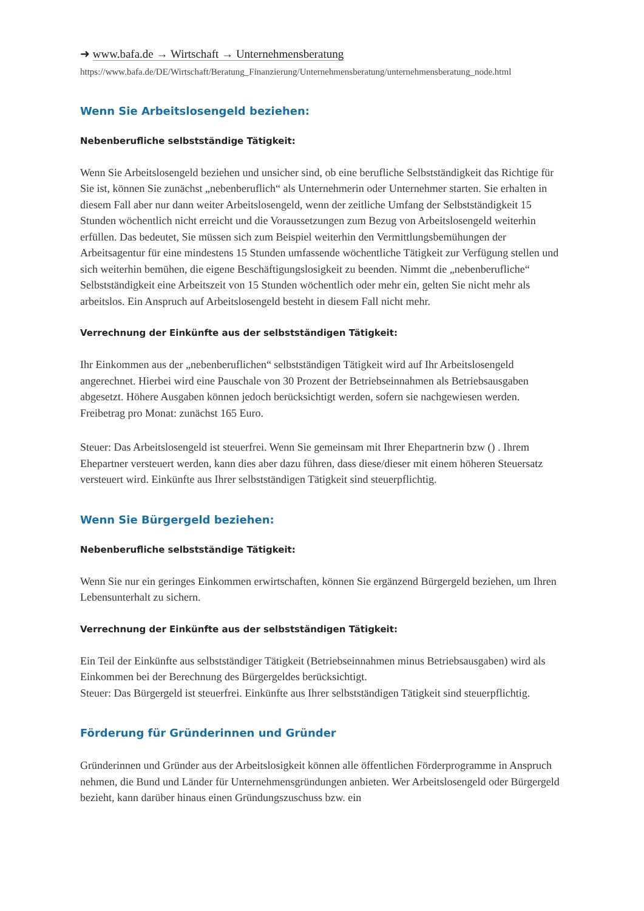➜ www.bafa.de → Wirtschaft → Unternehmensberatung
https://www.bafa.de/DE/Wirtschaft/Beratung_Finanzierung/Unternehmensberatung/unternehmensberatung_node.html
Wenn Sie Arbeitslosengeld beziehen:
Nebenberufliche selbstständige Tätigkeit:
Wenn Sie Arbeitslosengeld beziehen und unsicher sind, ob eine berufliche Selbstständigkeit das Richtige für Sie ist, können Sie zunächst „nebenberuflich“ als Unternehmerin oder Unternehmer starten. Sie erhalten in diesem Fall aber nur dann weiter Arbeitslosengeld, wenn der zeitliche Umfang der Selbstständigkeit 15 Stunden wöchentlich nicht erreicht und die Voraussetzungen zum Bezug von Arbeitslosengeld weiterhin erfüllen. Das bedeutet, Sie müssen sich zum Beispiel weiterhin den Vermittlungsbemühungen der Arbeitsagentur für eine mindestens 15 Stunden umfassende wöchentliche Tätigkeit zur Verfügung stellen und sich weiterhin bemühen, die eigene Beschäftigungslosigkeit zu beenden. Nimmt die „nebenberufliche“ Selbstständigkeit eine Arbeitszeit von 15 Stunden wöchentlich oder mehr ein, gelten Sie nicht mehr als arbeitslos. Ein Anspruch auf Arbeitslosengeld besteht in diesem Fall nicht mehr.
Verrechnung der Einkünfte aus der selbstständigen Tätigkeit:
Ihr Einkommen aus der „nebenberuflichen“ selbstständigen Tätigkeit wird auf Ihr Arbeitslosengeld angerechnet. Hierbei wird eine Pauschale von 30 Prozent der Betriebseinnahmen als Betriebsausgaben abgesetzt. Höhere Ausgaben können jedoch berücksichtigt werden, sofern sie nachgewiesen werden. Freibetrag pro Monat: zunächst 165 Euro.
Steuer: Das Arbeitslosengeld ist steuerfrei. Wenn Sie gemeinsam mit Ihrer Ehepartnerin bzw () . Ihrem Ehepartner versteuert werden, kann dies aber dazu führen, dass diese/dieser mit einem höheren Steuersatz versteuert wird. Einkünfte aus Ihrer selbstständigen Tätigkeit sind steuerpflichtig.
Wenn Sie Bürgergeld beziehen:
Nebenberufliche selbstständige Tätigkeit:
Wenn Sie nur ein geringes Einkommen erwirtschaften, können Sie ergänzend Bürgergeld beziehen, um Ihren Lebensunterhalt zu sichern.
Verrechnung der Einkünfte aus der selbstständigen Tätigkeit:
Ein Teil der Einkünfte aus selbstständiger Tätigkeit (Betriebseinnahmen minus Betriebsausgaben) wird als Einkommen bei der Berechnung des Bürgergeldes berücksichtigt.
Steuer: Das Bürgergeld ist steuerfrei. Einkünfte aus Ihrer selbstständigen Tätigkeit sind steuerpflichtig.
Förderung für Gründerinnen und Gründer
Gründerinnen und Gründer aus der Arbeitslosigkeit können alle öffentlichen Förderprogramme in Anspruch nehmen, die Bund und Länder für Unternehmensgründungen anbieten. Wer Arbeitslosengeld oder Bürgergeld bezieht, kann darüber hinaus einen Gründungszuschuss bzw. ein